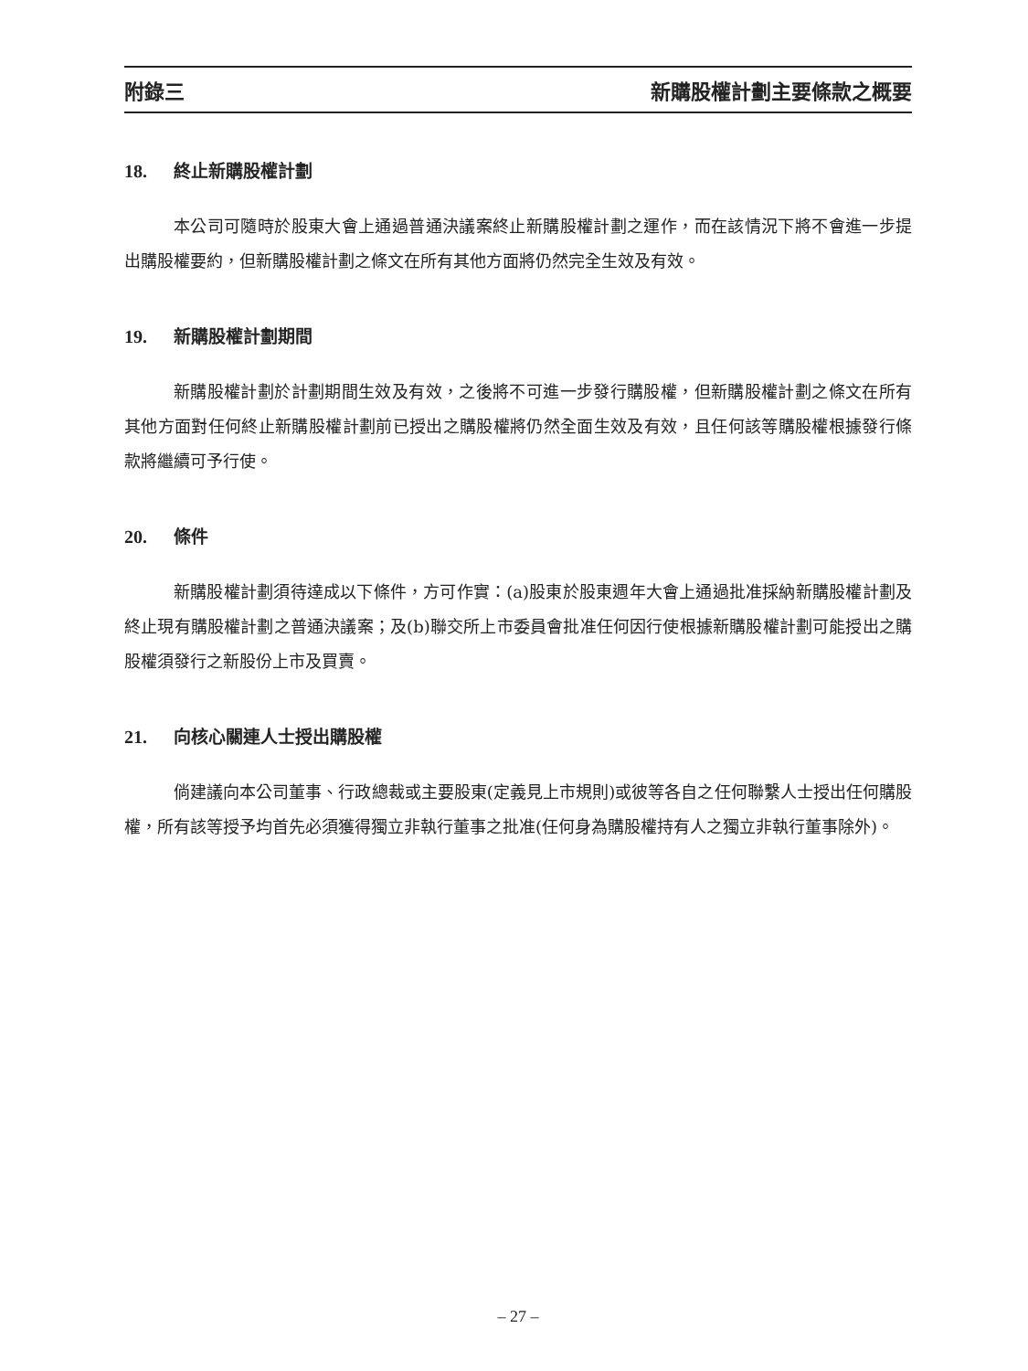附錄三 新購股權計劃主要條款之概要
18. 終止新購股權計劃
本公司可隨時於股東大會上通過普通決議案終止新購股權計劃之運作，而在該情況下將不會進一步提出購股權要約，但新購股權計劃之條文在所有其他方面將仍然完全生效及有效。
19. 新購股權計劃期間
新購股權計劃於計劃期間生效及有效，之後將不可進一步發行購股權，但新購股權計劃之條文在所有其他方面對任何終止新購股權計劃前已授出之購股權將仍然全面生效及有效，且任何該等購股權根據發行條款將繼續可予行使。
20. 條件
新購股權計劃須待達成以下條件，方可作實：(a)股東於股東週年大會上通過批准採納新購股權計劃及終止現有購股權計劃之普通決議案；及(b)聯交所上市委員會批准任何因行使根據新購股權計劃可能授出之購股權須發行之新股份上市及買賣。
21. 向核心關連人士授出購股權
倘建議向本公司董事、行政總裁或主要股東(定義見上市規則)或彼等各自之任何聯繫人士授出任何購股權，所有該等授予均首先必須獲得獨立非執行董事之批准(任何身為購股權持有人之獨立非執行董事除外)。
– 27 –